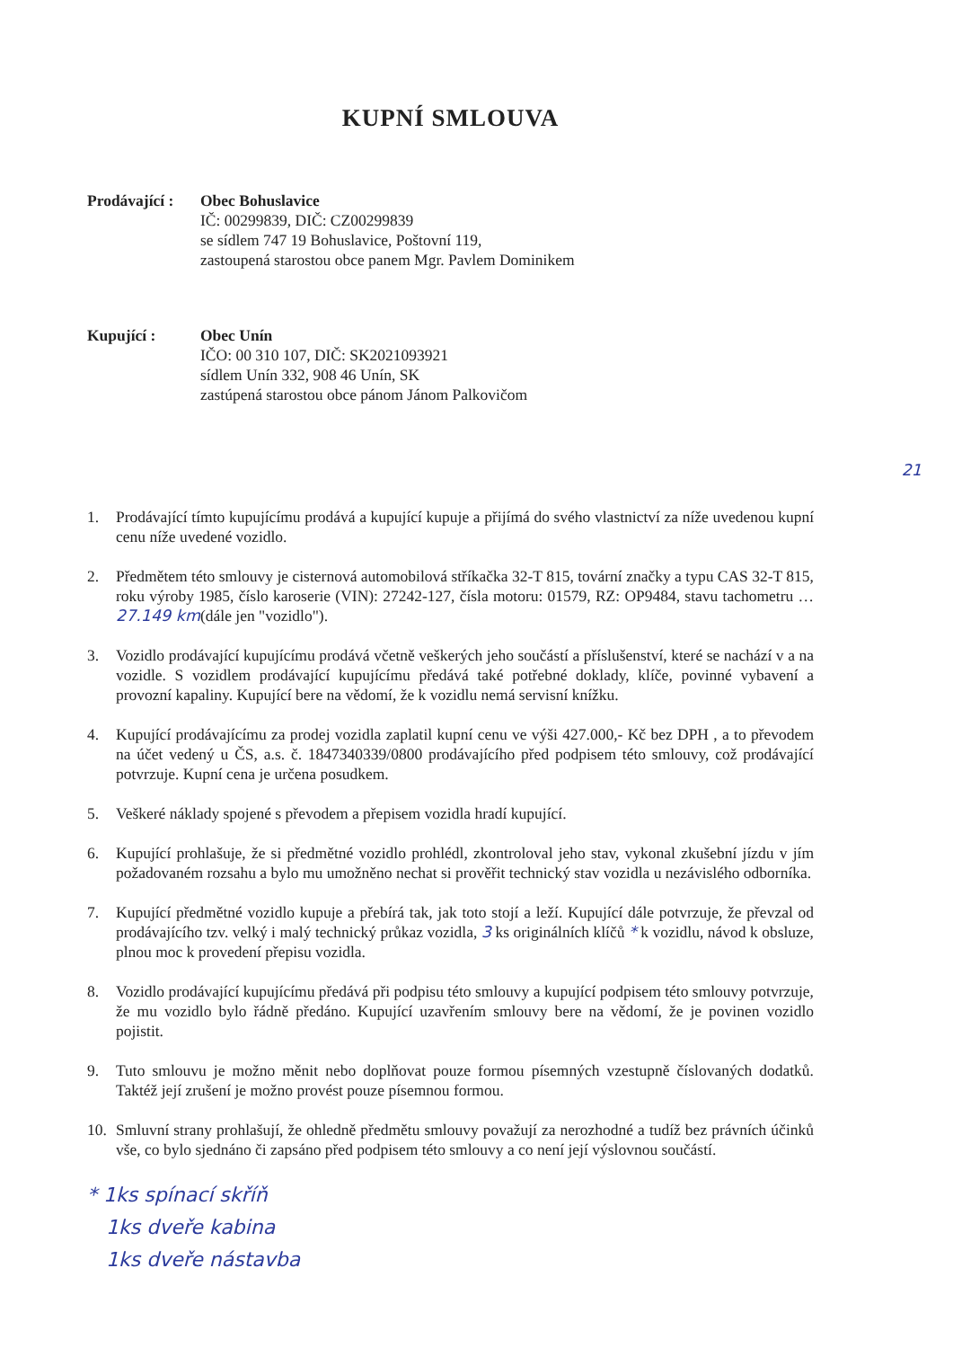KUPNÍ SMLOUVA
Prodávající :
Obec Bohuslavice
IČ: 00299839, DIČ: CZ00299839
se sídlem 747 19 Bohuslavice, Poštovní 119,
zastoupená starostou obce panem Mgr. Pavlem Dominikem
Kupující : Obec Unín
IČO: 00 310 107, DIČ: SK2021093921
sídlem Unín 332, 908 46 Unín, SK
zastúpená starostou obce pánom Jánom Palkovičom
21
1. Prodávající tímto kupujícímu prodává a kupující kupuje a přijímá do svého vlastnictví za níže uvedenou kupní cenu níže uvedené vozidlo.
2. Předmětem této smlouvy je cisternová automobilová stříkačka 32-T 815, tovární značky a typu CAS 32-T 815, roku výroby 1985, číslo karoserie (VIN): 27242-127, čísla motoru: 01579, RZ: OP9484, stavu tachometru …27.149 km(dále jen "vozidlo").
3. Vozidlo prodávající kupujícímu prodává včetně veškerých jeho součástí a příslušenství, které se nachází v a na vozidle. S vozidlem prodávající kupujícímu předává také potřebné doklady, klíče, povinné vybavení a provozní kapaliny. Kupující bere na vědomí, že k vozidlu nemá servisní knížku.
4. Kupující prodávajícímu za prodej vozidla zaplatil kupní cenu ve výši 427.000,- Kč bez DPH , a to převodem na účet vedený u ČS, a.s. č. 1847340339/0800 prodávajícího před podpisem této smlouvy, což prodávající potvrzuje. Kupní cena je určena posudkem.
5. Veškeré náklady spojené s převodem a přepisem vozidla hradí kupující.
6. Kupující prohlašuje, že si předmětné vozidlo prohlédl, zkontroloval jeho stav, vykonal zkušební jízdu v jím požadovaném rozsahu a bylo mu umožněno nechat si prověřit technický stav vozidla u nezávislého odborníka.
7. Kupující předmětné vozidlo kupuje a přebírá tak, jak toto stojí a leží. Kupující dále potvrzuje, že převzal od prodávajícího tzv. velký i malý technický průkaz vozidla, 3 ks originálních klíčů * k vozidlu, návod k obsluze, plnou moc k provedení přepisu vozidla.
8. Vozidlo prodávající kupujícímu předává při podpisu této smlouvy a kupující podpisem této smlouvy potvrzuje, že mu vozidlo bylo řádně předáno. Kupující uzavřením smlouvy bere na vědomí, že je povinen vozidlo pojistit.
9. Tuto smlouvu je možno měnit nebo doplňovat pouze formou písemných vzestupně číslovaných dodatků. Taktéž její zrušení je možno provést pouze písemnou formou.
10. Smluvní strany prohlašují, že ohledně předmětu smlouvy považují za nerozhodné a tudíž bez právních účinků vše, co bylo sjednáno či zapsáno před podpisem této smlouvy a co není její výslovnou součástí.
* 1ks spínací skříň
1ks dveře kabina
1ks dveře nástavba